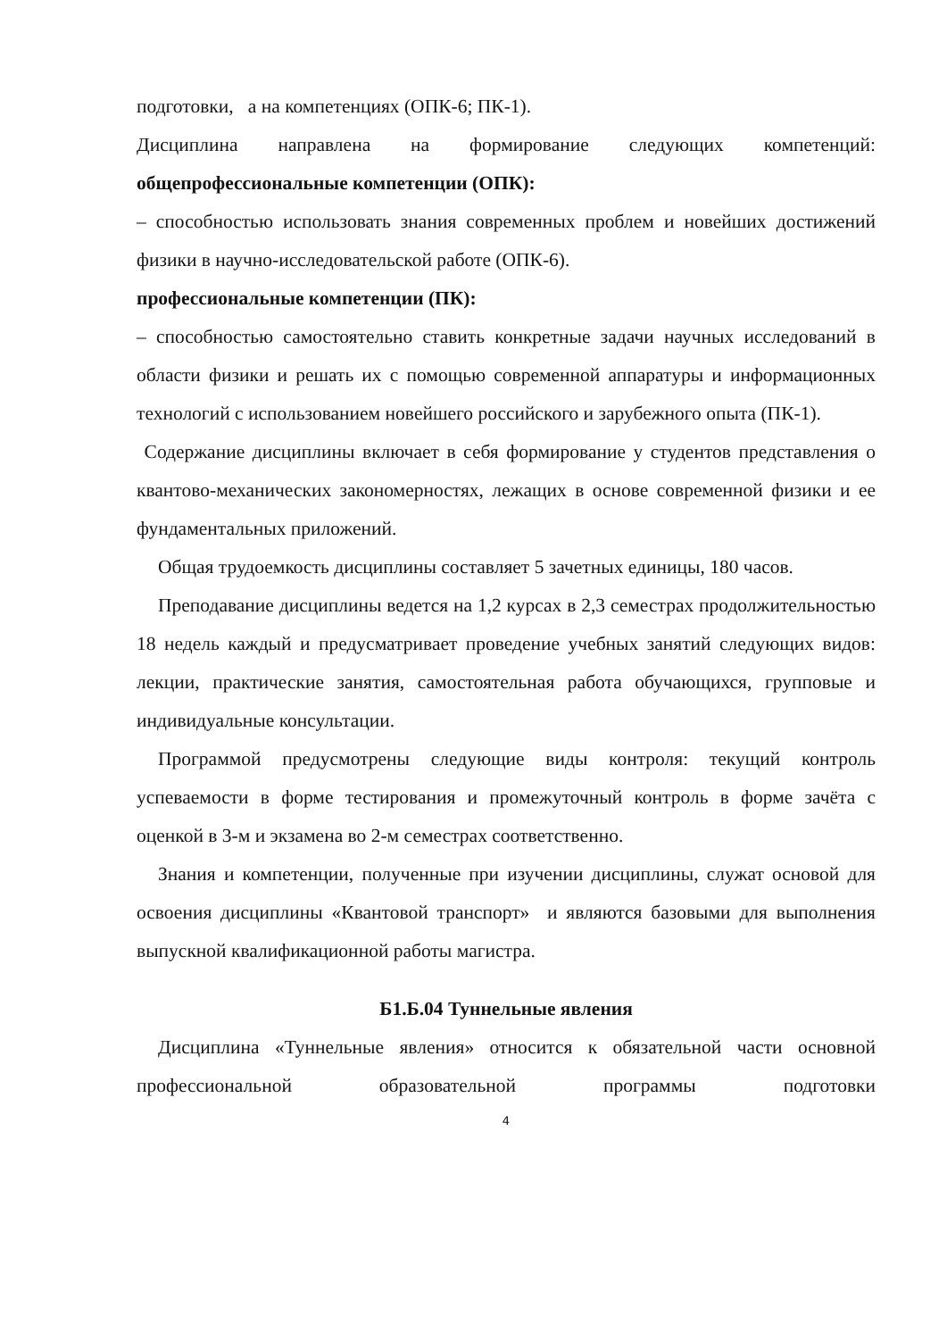подготовки, а на компетенциях (ОПК-6; ПК-1).
Дисциплина направлена на формирование следующих компетенций:
общепрофессиональные компетенции (ОПК):
– способностью использовать знания современных проблем и новейших достижений физики в научно-исследовательской работе (ОПК-6).
профессиональные компетенции (ПК):
– способностью самостоятельно ставить конкретные задачи научных исследований в области физики и решать их с помощью современной аппаратуры и информационных технологий с использованием новейшего российского и зарубежного опыта (ПК-1).
Содержание дисциплины включает в себя формирование у студентов представления о квантово-механических закономерностях, лежащих в основе современной физики и ее фундаментальных приложений.
Общая трудоемкость дисциплины составляет 5 зачетных единицы, 180 часов.
Преподавание дисциплины ведется на 1,2 курсах в 2,3 семестрах продолжительностью 18 недель каждый и предусматривает проведение учебных занятий следующих видов: лекции, практические занятия, самостоятельная работа обучающихся, групповые и индивидуальные консультации.
Программой предусмотрены следующие виды контроля: текущий контроль успеваемости в форме тестирования и промежуточный контроль в форме зачёта с оценкой в 3-м и экзамена во 2-м семестрах соответственно.
Знания и компетенции, полученные при изучении дисциплины, служат основой для освоения дисциплины «Квантовой транспорт» и являются базовыми для выполнения выпускной квалификационной работы магистра.
Б1.Б.04 Туннельные явления
Дисциплина «Туннельные явления» относится к обязательной части основной профессиональной образовательной программы подготовки
4